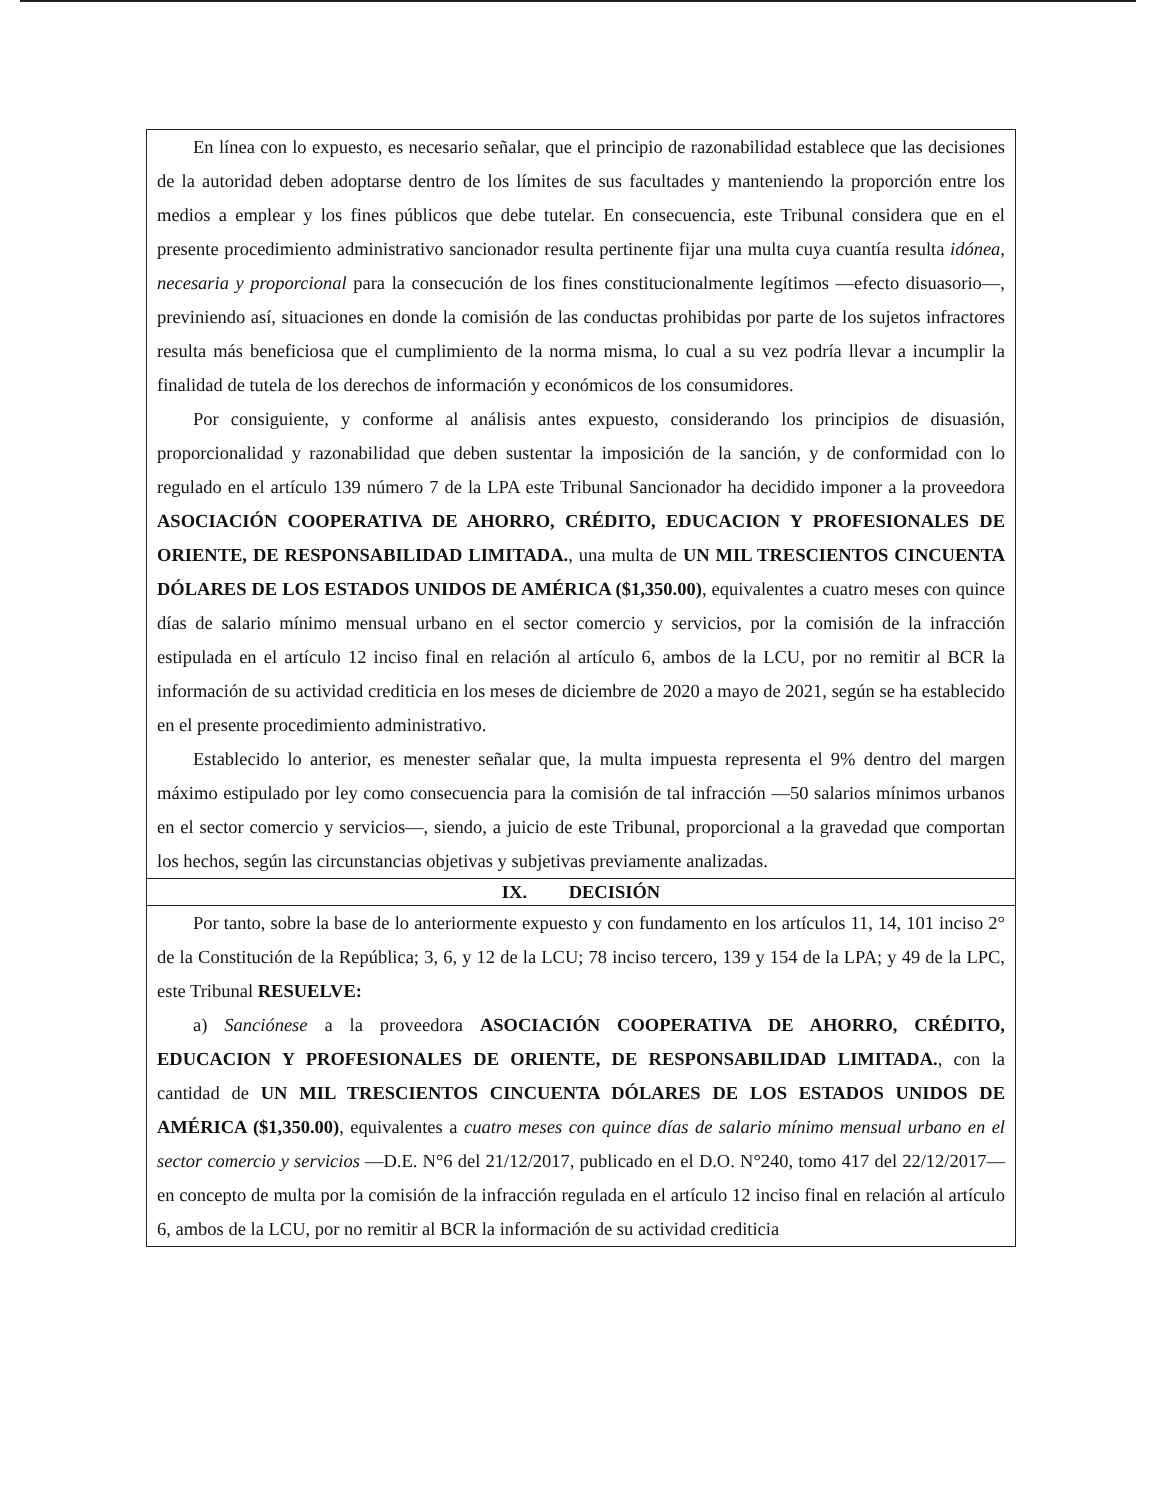En línea con lo expuesto, es necesario señalar, que el principio de razonabilidad establece que las decisiones de la autoridad deben adoptarse dentro de los límites de sus facultades y manteniendo la proporción entre los medios a emplear y los fines públicos que debe tutelar. En consecuencia, este Tribunal considera que en el presente procedimiento administrativo sancionador resulta pertinente fijar una multa cuya cuantía resulta idónea, necesaria y proporcional para la consecución de los fines constitucionalmente legítimos —efecto disuasorio—, previniendo así, situaciones en donde la comisión de las conductas prohibidas por parte de los sujetos infractores resulta más beneficiosa que el cumplimiento de la norma misma, lo cual a su vez podría llevar a incumplir la finalidad de tutela de los derechos de información y económicos de los consumidores.
Por consiguiente, y conforme al análisis antes expuesto, considerando los principios de disuasión, proporcionalidad y razonabilidad que deben sustentar la imposición de la sanción, y de conformidad con lo regulado en el artículo 139 número 7 de la LPA este Tribunal Sancionador ha decidido imponer a la proveedora ASOCIACIÓN COOPERATIVA DE AHORRO, CRÉDITO, EDUCACION Y PROFESIONALES DE ORIENTE, DE RESPONSABILIDAD LIMITADA., una multa de UN MIL TRESCIENTOS CINCUENTA DÓLARES DE LOS ESTADOS UNIDOS DE AMÉRICA ($1,350.00), equivalentes a cuatro meses con quince días de salario mínimo mensual urbano en el sector comercio y servicios, por la comisión de la infracción estipulada en el artículo 12 inciso final en relación al artículo 6, ambos de la LCU, por no remitir al BCR la información de su actividad crediticia en los meses de diciembre de 2020 a mayo de 2021, según se ha establecido en el presente procedimiento administrativo.
Establecido lo anterior, es menester señalar que, la multa impuesta representa el 9% dentro del margen máximo estipulado por ley como consecuencia para la comisión de tal infracción —50 salarios mínimos urbanos en el sector comercio y servicios—, siendo, a juicio de este Tribunal, proporcional a la gravedad que comportan los hechos, según las circunstancias objetivas y subjetivas previamente analizadas.
IX. DECISIÓN
Por tanto, sobre la base de lo anteriormente expuesto y con fundamento en los artículos 11, 14, 101 inciso 2° de la Constitución de la República; 3, 6, y 12 de la LCU; 78 inciso tercero, 139 y 154 de la LPA; y 49 de la LPC, este Tribunal RESUELVE:
a) Sanciónese a la proveedora ASOCIACIÓN COOPERATIVA DE AHORRO, CRÉDITO, EDUCACION Y PROFESIONALES DE ORIENTE, DE RESPONSABILIDAD LIMITADA., con la cantidad de UN MIL TRESCIENTOS CINCUENTA DÓLARES DE LOS ESTADOS UNIDOS DE AMÉRICA ($1,350.00), equivalentes a cuatro meses con quince días de salario mínimo mensual urbano en el sector comercio y servicios —D.E. N°6 del 21/12/2017, publicado en el D.O. N°240, tomo 417 del 22/12/2017— en concepto de multa por la comisión de la infracción regulada en el artículo 12 inciso final en relación al artículo 6, ambos de la LCU, por no remitir al BCR la información de su actividad crediticia